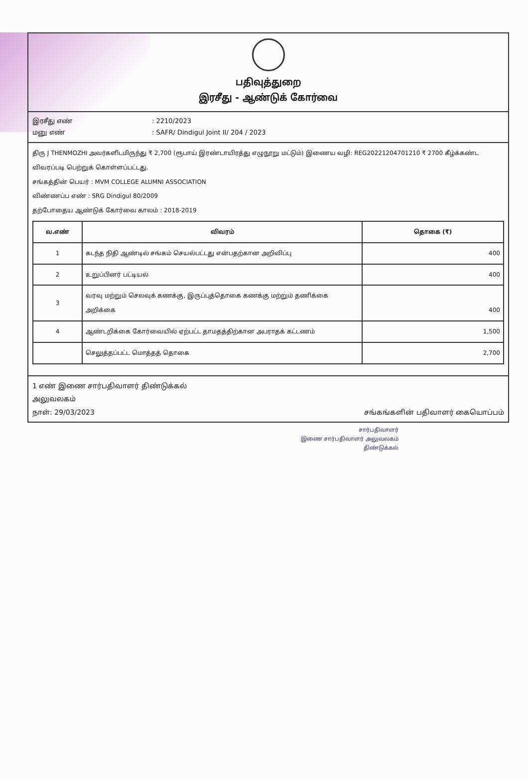பதிவுத்துறை
இரசீது - ஆண்டுக் கோர்வை
இரசீது எண்: 2210/2023
மனு எண்: SAFR/ Dindigul Joint II/ 204 / 2023
திரு J THENMOZHI அவர்களிடமிருந்து ₹ 2,700 (ரூபாய் இரண்டாயிரத்து எழுநூறு மட்டும்) இணைய வழி: REG20221204701210 ₹ 2700 கீழ்க்கண்ட விவரப்படி பெற்றுக் கொள்ளப்பட்டது.
சங்கத்தின் பெயர் : MVM COLLEGE ALUMNI ASSOCIATION
விண்ணப்ப எண் : SRG Dindigul 80/2009
தற்போதைய ஆண்டுக் கோர்வை காலம் : 2018-2019
| வ.எண் | விவரம் | தொகை (₹) |
| --- | --- | --- |
| 1 | கடந்த நிதி ஆண்டில் சங்கம் செயல்பட்டது என்பதற்கான அறிவிப்பு | 400 |
| 2 | உறுப்பினர் பட்டியல் | 400 |
| 3 | வரவு மற்றும் செலவுக் கணக்கு, இருப்புத்தொகை கணக்கு மற்றும் தணிக்கை அறிக்கை | 400 |
| 4 | ஆண்டறிக்கை கோர்வையில் ஏற்பட்ட தாமதத்திற்கான அபராதக் கட்டணம் | 1,500 |
| | செலுத்தப்பட்ட மொத்தத் தொகை | 2,700 |
1 எண் இணை சார்பதிவாளர் திண்டுக்கல்
அலுவலகம்
நாள்: 29/03/2023 சங்கங்களின் பதிவாளர் கையொப்பம்
சார்பதிவாளர்
இணை சார்பதிவாளர் அலுவலகம்
திண்டுக்கல்